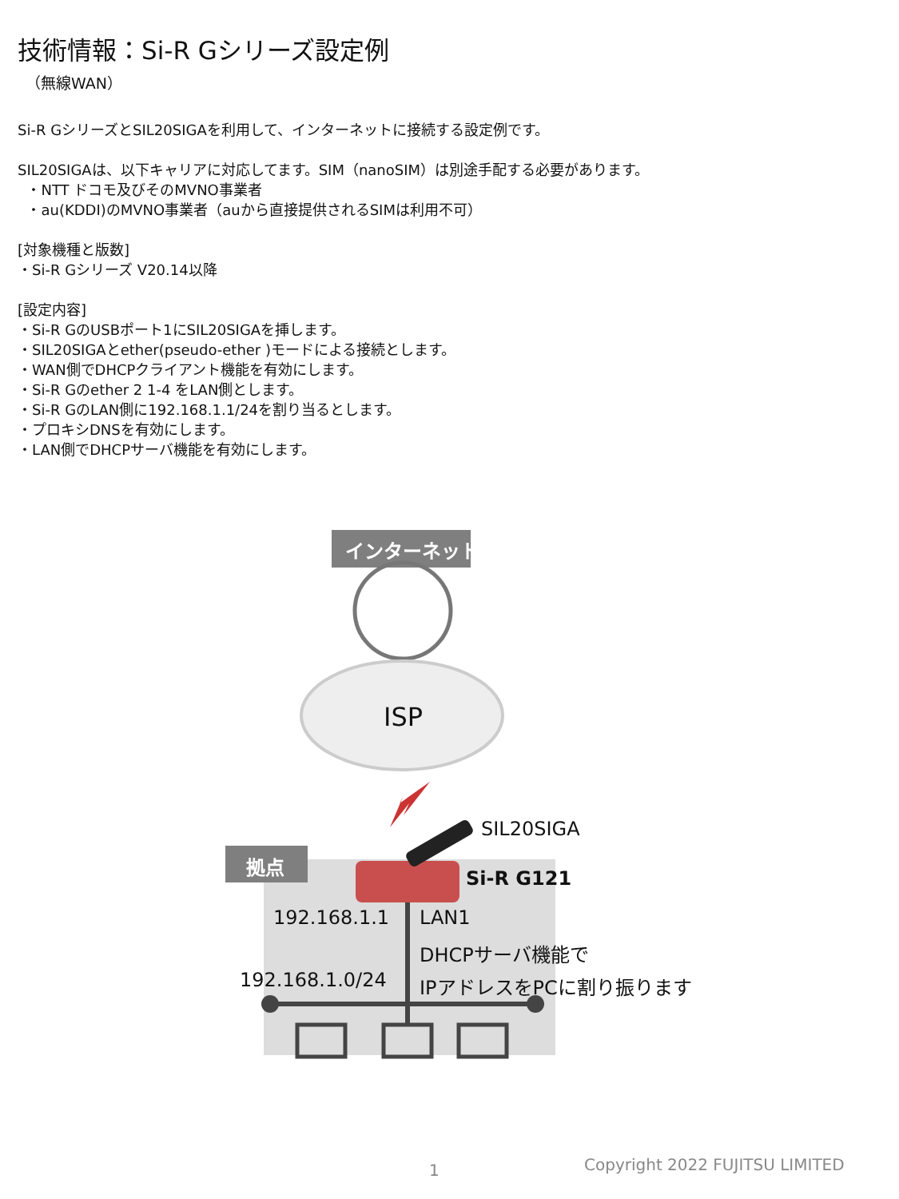技術情報：Si-R Gシリーズ設定例
（無線WAN）
Si-R GシリーズとSIL20SIGAを利用して、インターネットに接続する設定例です。
SIL20SIGAは、以下キャリアに対応してます。SIM（nanoSIM）は別途手配する必要があります。
・NTT ドコモ及びそのMVNO事業者
・au(KDDI)のMVNO事業者（auから直接提供されるSIMは利用不可）
[対象機種と版数]
・Si-R Gシリーズ V20.14以降
[設定内容]
・Si-R GのUSBポート1にSIL20SIGAを挿します。
・SIL20SIGAとether(pseudo-ether )モードによる接続とします。
・WAN側でDHCPクライアント機能を有効にします。
・Si-R Gのether 2 1-4 をLAN側とします。
・Si-R GのLAN側に192.168.1.1/24を割り当るとします。
・プロキシDNSを有効にします。
・LAN側でDHCPサーバ機能を有効にします。
インターネット
ISP
SIL20SIGA
拠点
Si-R G121
192.168.1.1 LAN1
DHCPサーバ機能で
192.168.1.0/24 IPアドレスをPCに割り振ります
1 Copyright 2022 FUJITSU LIMITED